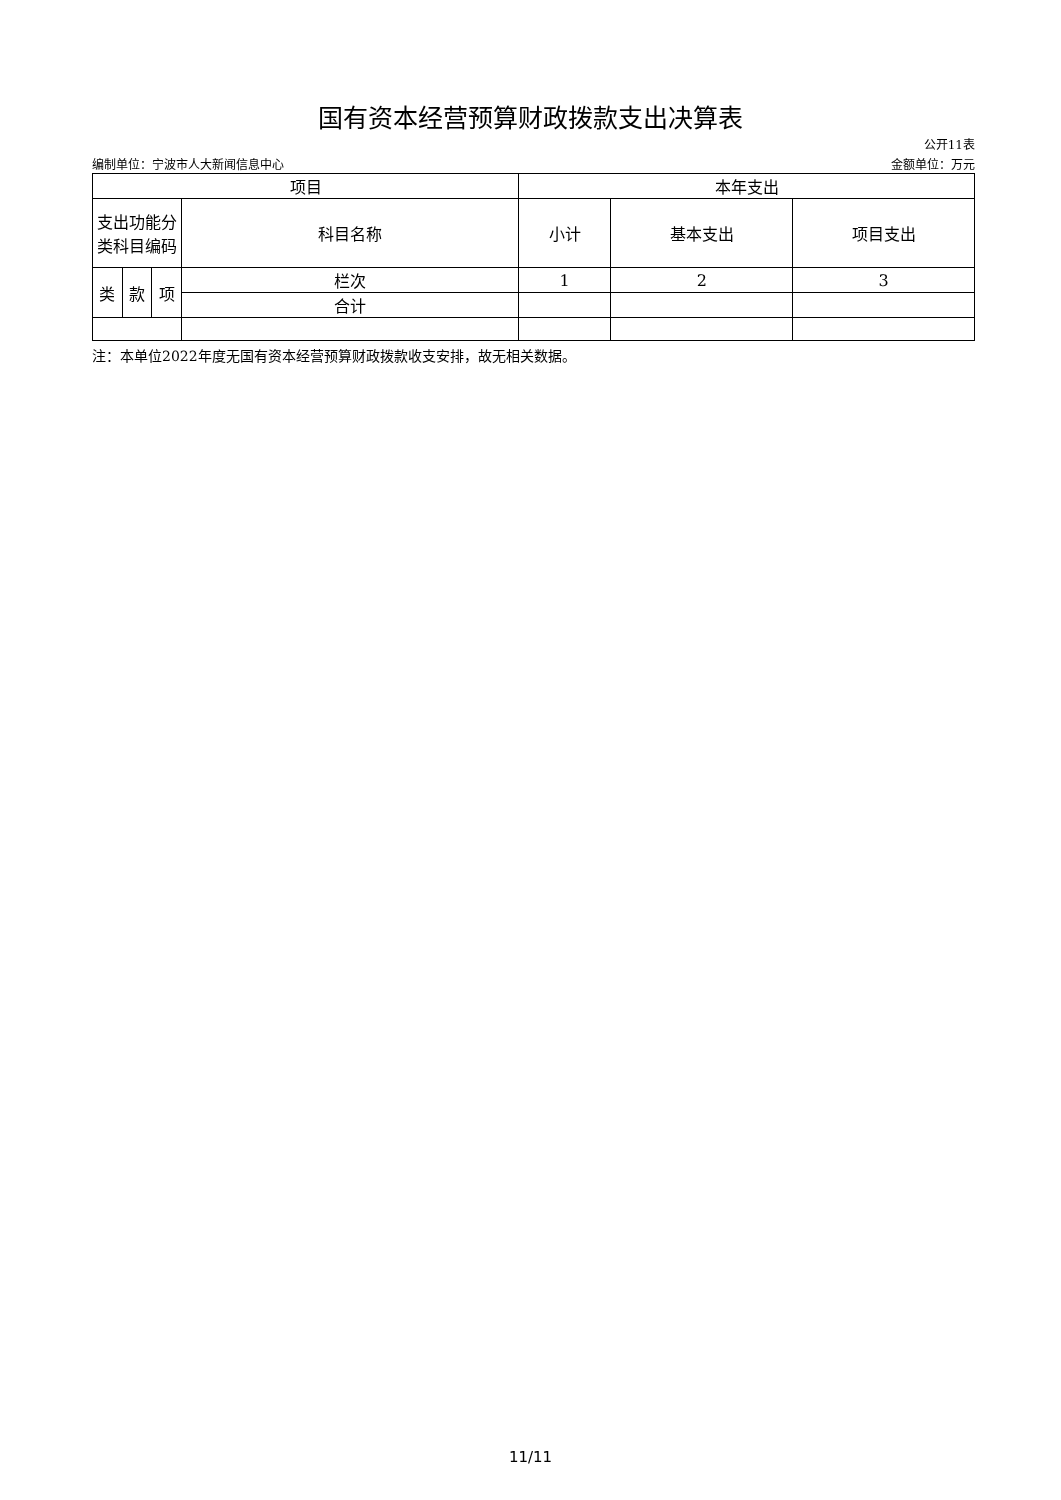国有资本经营预算财政拨款支出决算表
公开11表
编制单位：宁波市人大新闻信息中心 金额单位：万元
| 项目 | | | | 本年支出 | | |
| --- | --- | --- | --- | --- | --- | --- |
| 支出功能分类科目编码 | | | 科目名称 | 小计 | 基本支出 | 项目支出 |
| 类 | 款 | 项 | 栏次 | 1 | 2 | 3 |
| | | | 合计 | | | |
注：本单位2022年度无国有资本经营预算财政拨款收支安排，故无相关数据。
11/11